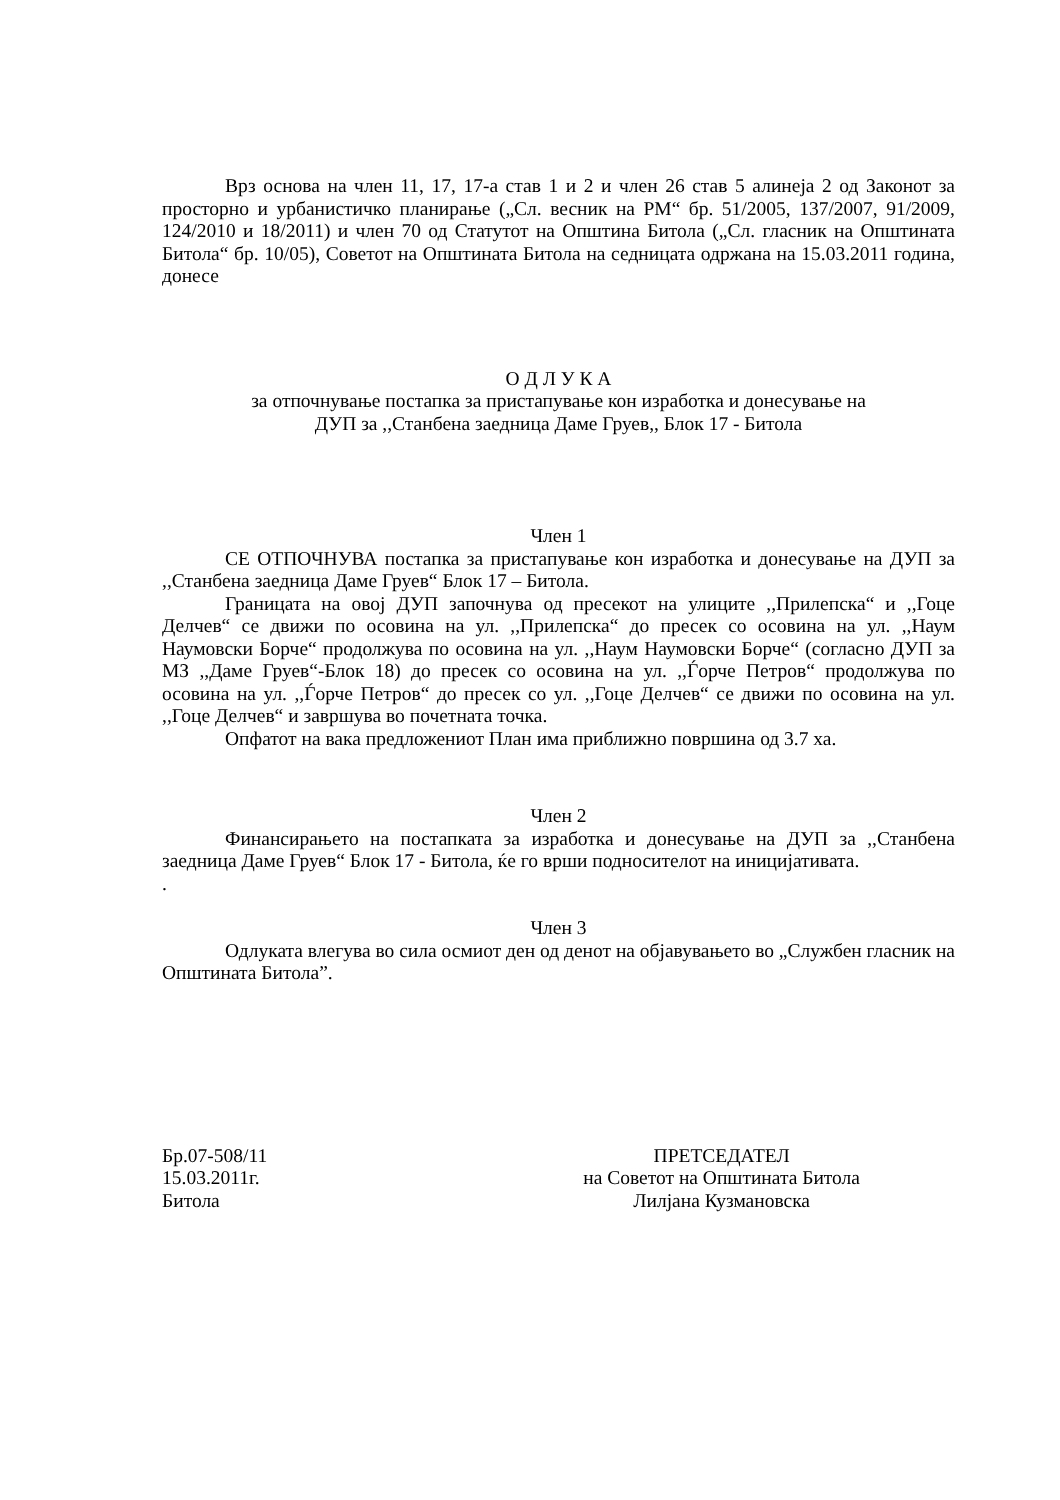Врз основа на член 11, 17, 17-а став 1 и 2 и член 26 став 5 алинеја 2 од Законот за просторно и урбанистичко планирање („Сл. весник на РМ“ бр. 51/2005, 137/2007, 91/2009, 124/2010 и 18/2011) и член 70 од Статутот на Општина Битола („Сл. гласник на Општината Битола“ бр. 10/05), Советот на Општината Битола на седницата одржана на 15.03.2011 година, донесе
О Д Л У К А
за отпочнување постапка за пристапување кон изработка и донесување на
ДУП за ,,Станбена заедница Даме Груев,, Блок 17 - Битола
Член 1
СЕ ОТПОЧНУВА постапка за пристапување кон изработка и донесување на ДУП за ,,Станбена заедница Даме Груев“ Блок 17 – Битола.
Границата на овој ДУП започнува од пресекот на улиците ,,Прилепска“ и ,,Гоце Делчев“ се движи по осовина на ул. ,,Прилепска“ до пресек со осовина на ул. ,,Наум Наумовски Борче“ продолжува по осовина на ул. ,,Наум Наумовски Борче“ (согласно ДУП за МЗ ,,Даме Груев“-Блок 18) до пресек со осовина на ул. ,,Ѓорче Петров“ продолжува по осовина на ул. ,,Ѓорче Петров“ до пресек со ул. ,,Гоце Делчев“ се движи по осовина на ул. ,,Гоце Делчев“ и завршува во почетната точка.
Опфатот на вака предложениот План има приближно површина од 3.7 ха.
Член 2
Финансирањето на постапката за изработка и донесување на ДУП за ,,Станбена заедница Даме Груев“ Блок 17 - Битола, ќе го врши подносителот на иницијативата.
.
Член 3
Одлуката влегува во сила осмиот ден од денот на објавувањето во „Службен гласник на Општината Битола”.
Бр.07-508/11
15.03.2011г.
Битола
ПРЕТСЕДАТЕЛ
на Советот на Општината Битола
Лилјана Кузмановска